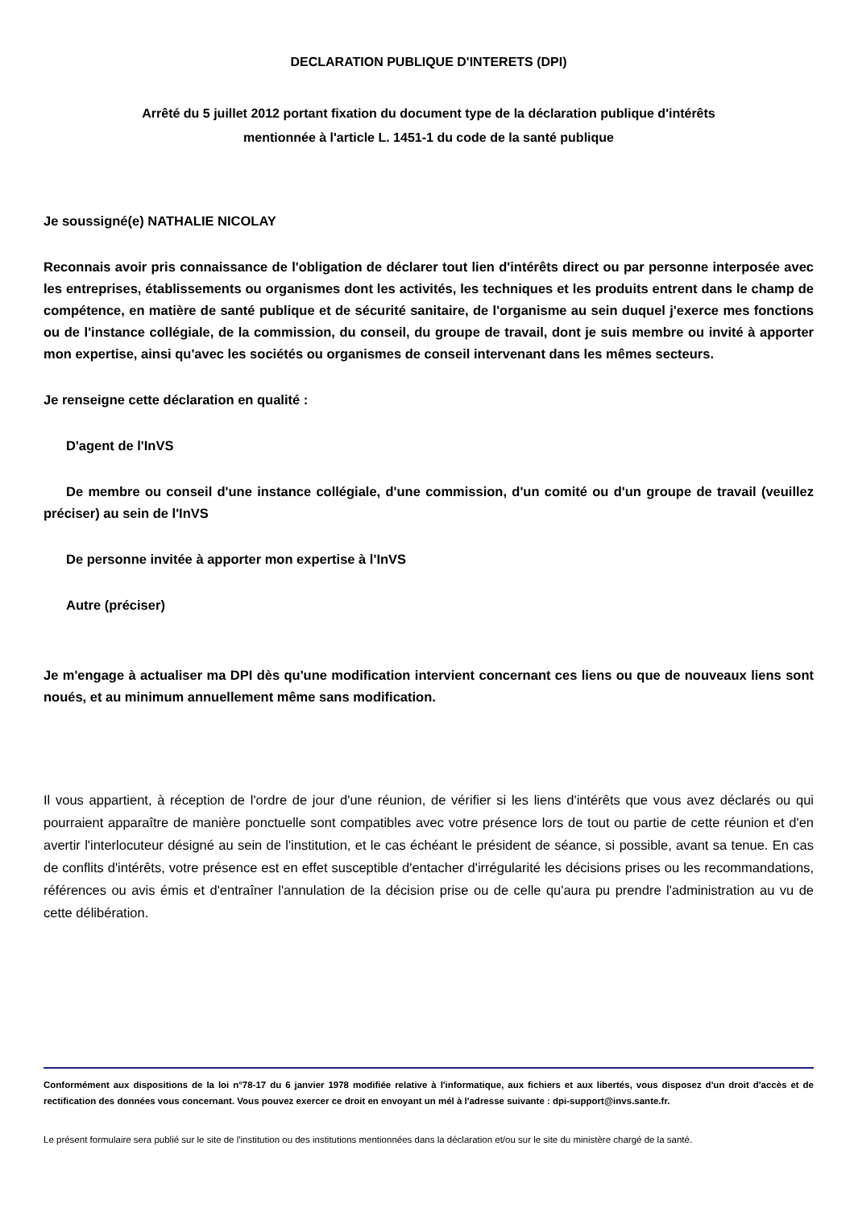DECLARATION PUBLIQUE D'INTERETS (DPI)
Arrêté du 5 juillet 2012 portant fixation du document type de la déclaration publique d'intérêts
mentionnée à l'article L. 1451-1 du code de la santé publique
Je soussigné(e) NATHALIE NICOLAY
Reconnais avoir pris connaissance de l'obligation de déclarer tout lien d'intérêts direct ou par personne interposée avec les entreprises, établissements ou organismes dont les activités, les techniques et les produits entrent dans le champ de compétence, en matière de santé publique et de sécurité sanitaire, de l'organisme au sein duquel j'exerce mes fonctions ou de l'instance collégiale, de la commission, du conseil, du groupe de travail, dont je suis membre ou invité à apporter mon expertise, ainsi qu'avec les sociétés ou organismes de conseil intervenant dans les mêmes secteurs.
Je renseigne cette déclaration en qualité :
D'agent de l'InVS
De membre ou conseil d'une instance collégiale, d'une commission, d'un comité ou d'un groupe de travail (veuillez préciser) au sein de l'InVS
De personne invitée à apporter mon expertise à l'InVS
Autre (préciser)
Je m'engage à actualiser ma DPI dès qu'une modification intervient concernant ces liens ou que de nouveaux liens sont noués, et au minimum annuellement même sans modification.
Il vous appartient, à réception de l'ordre de jour d'une réunion, de vérifier si les liens d'intérêts que vous avez déclarés ou qui pourraient apparaître de manière ponctuelle sont compatibles avec votre présence lors de tout ou partie de cette réunion et d'en avertir l'interlocuteur désigné au sein de l'institution, et le cas échéant le président de séance, si possible, avant sa tenue. En cas de conflits d'intérêts, votre présence est en effet susceptible d'entacher d'irrégularité les décisions prises ou les recommandations, références ou avis émis et d'entraîner l'annulation de la décision prise ou de celle qu'aura pu prendre l'administration au vu de cette délibération.
Conformément aux dispositions de la loi n°78-17 du 6 janvier 1978 modifiée relative à l'informatique, aux fichiers et aux libertés, vous disposez d'un droit d'accès et de rectification des données vous concernant. Vous pouvez exercer ce droit en envoyant un mél à l'adresse suivante : dpi-support@invs.sante.fr.
Le présent formulaire sera publié sur le site de l'institution ou des institutions mentionnées dans la déclaration et/ou sur le site du ministère chargé de la santé.